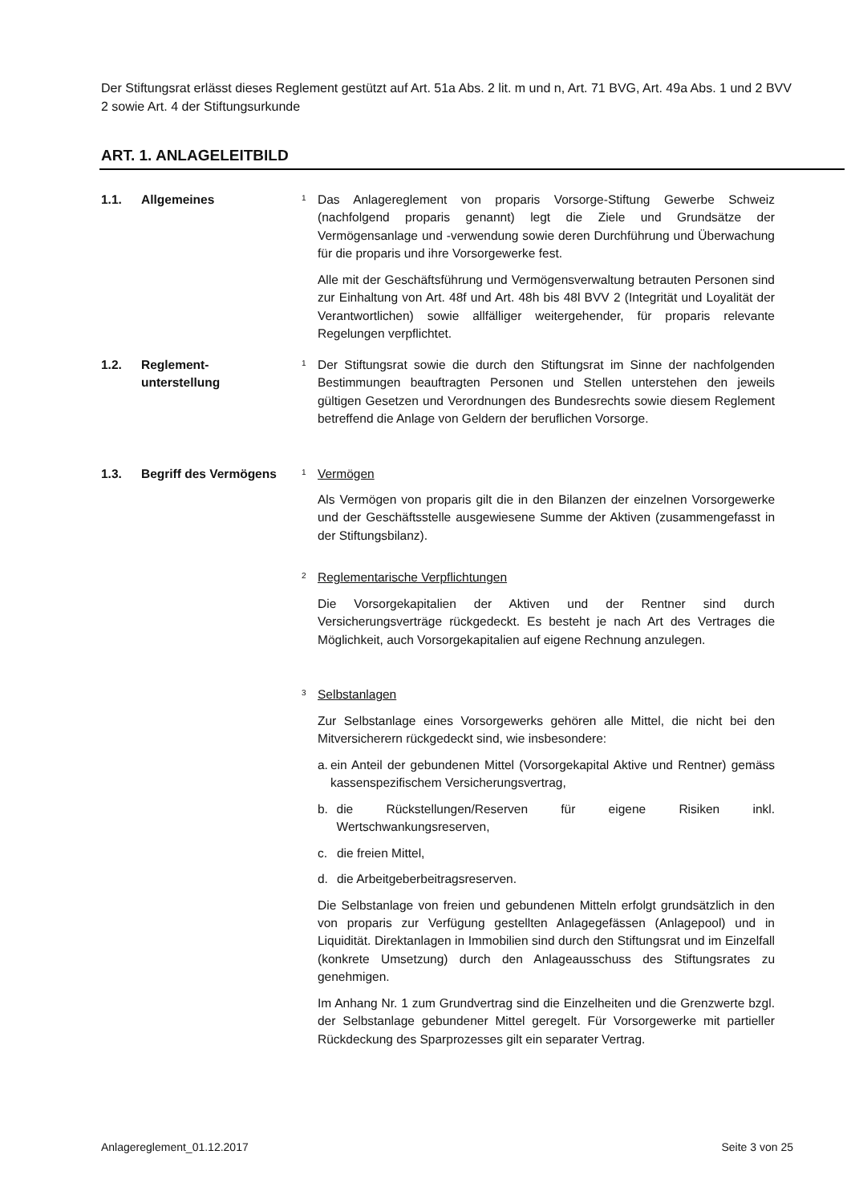Der Stiftungsrat erlässt dieses Reglement gestützt auf Art. 51a Abs. 2 lit. m und n, Art. 71 BVG, Art. 49a Abs. 1 und 2 BVV 2 sowie Art. 4 der Stiftungsurkunde
ART. 1. ANLAGELEITBILD
1.1. Allgemeines
1
Das Anlagereglement von proparis Vorsorge-Stiftung Gewerbe Schweiz (nachfolgend proparis genannt) legt die Ziele und Grundsätze der Vermögensanlage und -verwendung sowie deren Durchführung und Überwachung für die proparis und ihre Vorsorgewerke fest.
Alle mit der Geschäftsführung und Vermögensverwaltung betrauten Personen sind zur Einhaltung von Art. 48f und Art. 48h bis 48l BVV 2 (Integrität und Loyalität der Verantwortlichen) sowie allfälliger weitergehender, für proparis relevante Regelungen verpflichtet.
1.2. Reglement-
unterstellung
1
Der Stiftungsrat sowie die durch den Stiftungsrat im Sinne der nachfolgenden Bestimmungen beauftragten Personen und Stellen unterstehen den jeweils gültigen Gesetzen und Verordnungen des Bundesrechts sowie diesem Reglement betreffend die Anlage von Geldern der beruflichen Vorsorge.
1.3. Begriff des Vermögens
1
Vermögen
Als Vermögen von proparis gilt die in den Bilanzen der einzelnen Vorsorgewerke und der Geschäftsstelle ausgewiesene Summe der Aktiven (zusammengefasst in der Stiftungsbilanz).
2
Reglementarische Verpflichtungen
Die Vorsorgekapitalien der Aktiven und der Rentner sind durch Versicherungsverträge rückgedeckt. Es besteht je nach Art des Vertrages die Möglichkeit, auch Vorsorgekapitalien auf eigene Rechnung anzulegen.
3
Selbstanlagen
Zur Selbstanlage eines Vorsorgewerks gehören alle Mittel, die nicht bei den Mitversicherern rückgedeckt sind, wie insbesondere:
a. ein Anteil der gebundenen Mittel (Vorsorgekapital Aktive und Rentner) gemäss kassenspezifischem Versicherungsvertrag,
b. die Rückstellungen/Reserven für eigene Risiken inkl. Wertschwankungsreserven,
c. die freien Mittel,
d. die Arbeitgeberbeitragsreserven.
Die Selbstanlage von freien und gebundenen Mitteln erfolgt grundsätzlich in den von proparis zur Verfügung gestellten Anlagegefässen (Anlagepool) und in Liquidität. Direktanlagen in Immobilien sind durch den Stiftungsrat und im Einzelfall (konkrete Umsetzung) durch den Anlageausschuss des Stiftungsrates zu genehmigen.
Im Anhang Nr. 1 zum Grundvertrag sind die Einzelheiten und die Grenzwerte bzgl. der Selbstanlage gebundener Mittel geregelt. Für Vorsorgewerke mit partieller Rückdeckung des Sparprozesses gilt ein separater Vertrag.
Anlagereglement_01.12.2017 Seite 3 von 25